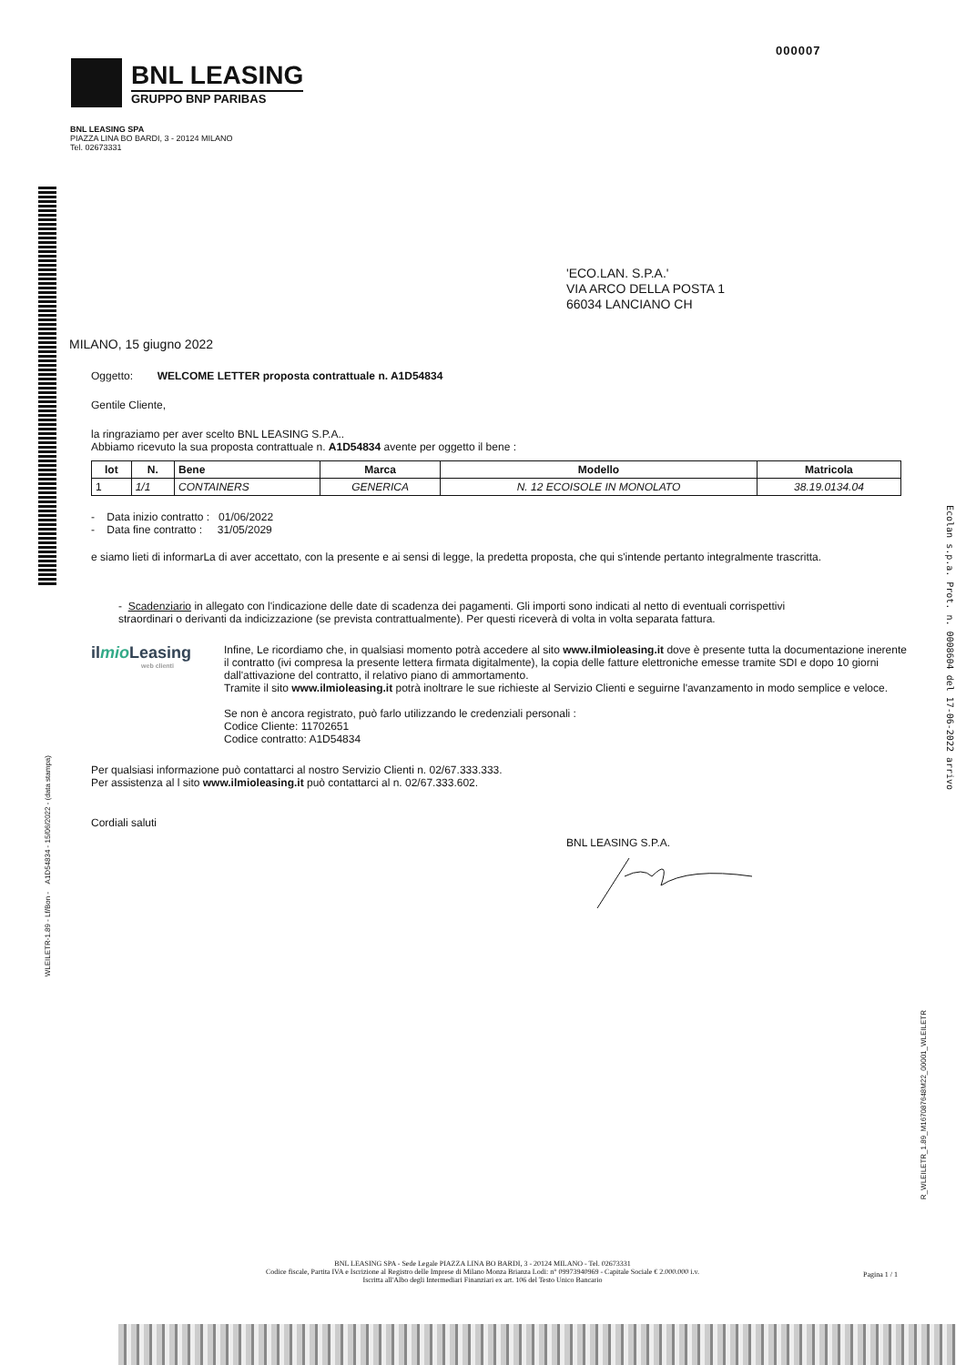000007
BNL LEASING
GRUPPO BNP PARIBAS
BNL LEASING SPA
PIAZZA LINA BO BARDI, 3 - 20124 MILANO
Tel. 02673331
'ECO.LAN. S.P.A.'
VIA ARCO DELLA POSTA 1
66034 LANCIANO CH
MILANO, 15 giugno 2022
Oggetto: WELCOME LETTER proposta contrattuale n. A1D54834
Gentile Cliente,
la ringraziamo per aver scelto BNL LEASING S.P.A..
Abbiamo ricevuto la sua proposta contrattuale n. A1D54834 avente per oggetto il bene :
| lot | N. | Bene | Marca | Modello | Matricola |
| --- | --- | --- | --- | --- | --- |
| 1 | 1/1 | CONTAINERS | GENERICA | N. 12 ECOISOLE IN MONOLATO | 38.19.0134.04 |
- Data inizio contratto : 01/06/2022
- Data fine contratto : 31/05/2029
e siamo lieti di informarLa di aver accettato, con la presente e ai sensi di legge, la predetta proposta, che qui s'intende pertanto integralmente trascritta.
- Scadenziario in allegato con l'indicazione delle date di scadenza dei pagamenti. Gli importi sono indicati al netto di eventuali corrispettivi straordinari o derivanti da indicizzazione (se prevista contrattualmente). Per questi riceverà di volta in volta separata fattura.
ilmio Leasing
web clienti
Infine, Le ricordiamo che, in qualsiasi momento potrà accedere al sito www.ilmioleasing.it dove è presente tutta la documentazione inerente il contratto (ivi compresa la presente lettera firmata digitalmente), la copia delle fatture elettroniche emesse tramite SDI e dopo 10 giorni dall'attivazione del contratto, il relativo piano di ammortamento.
Tramite il sito www.ilmioleasing.it potrà inoltrare le sue richieste al Servizio Clienti e seguirne l'avanzamento in modo semplice e veloce.
Se non è ancora registrato, può farlo utilizzando le credenziali personali :
Codice Cliente: 11702651
Codice contratto: A1D54834
Per qualsiasi informazione può contattarci al nostro Servizio Clienti n. 02/67.333.333.
Per assistenza al l sito www.ilmioleasing.it può contattarci al n. 02/67.333.602.
Cordiali saluti
BNL LEASING S.P.A.
WLEILETR-1.89 - Lf/Bon - A1D54834 - 15/06/2022 - (data stampa)
Ecolan s.p.a. Prot. n. 0008604 del 17-06-2022 arrivo
R_WLEILETR_1.89_M167087648M22_00001_WLEILETR
BNL LEASING SPA - Sede Legale PIAZZA LINA BO BARDI, 3 - 20124 MILANO - Tel. 02673331
Codice fiscale, Partita IVA e Iscrizione al Registro delle Imprese di Milano Monza Brianza Lodi: n° 09973940969 - Capitale Sociale € 2.000.000 i.v.
Iscritta all'Albo degli Intermediari Finanziari ex art. 106 del Testo Unico Bancario
Pagina 1 / 1